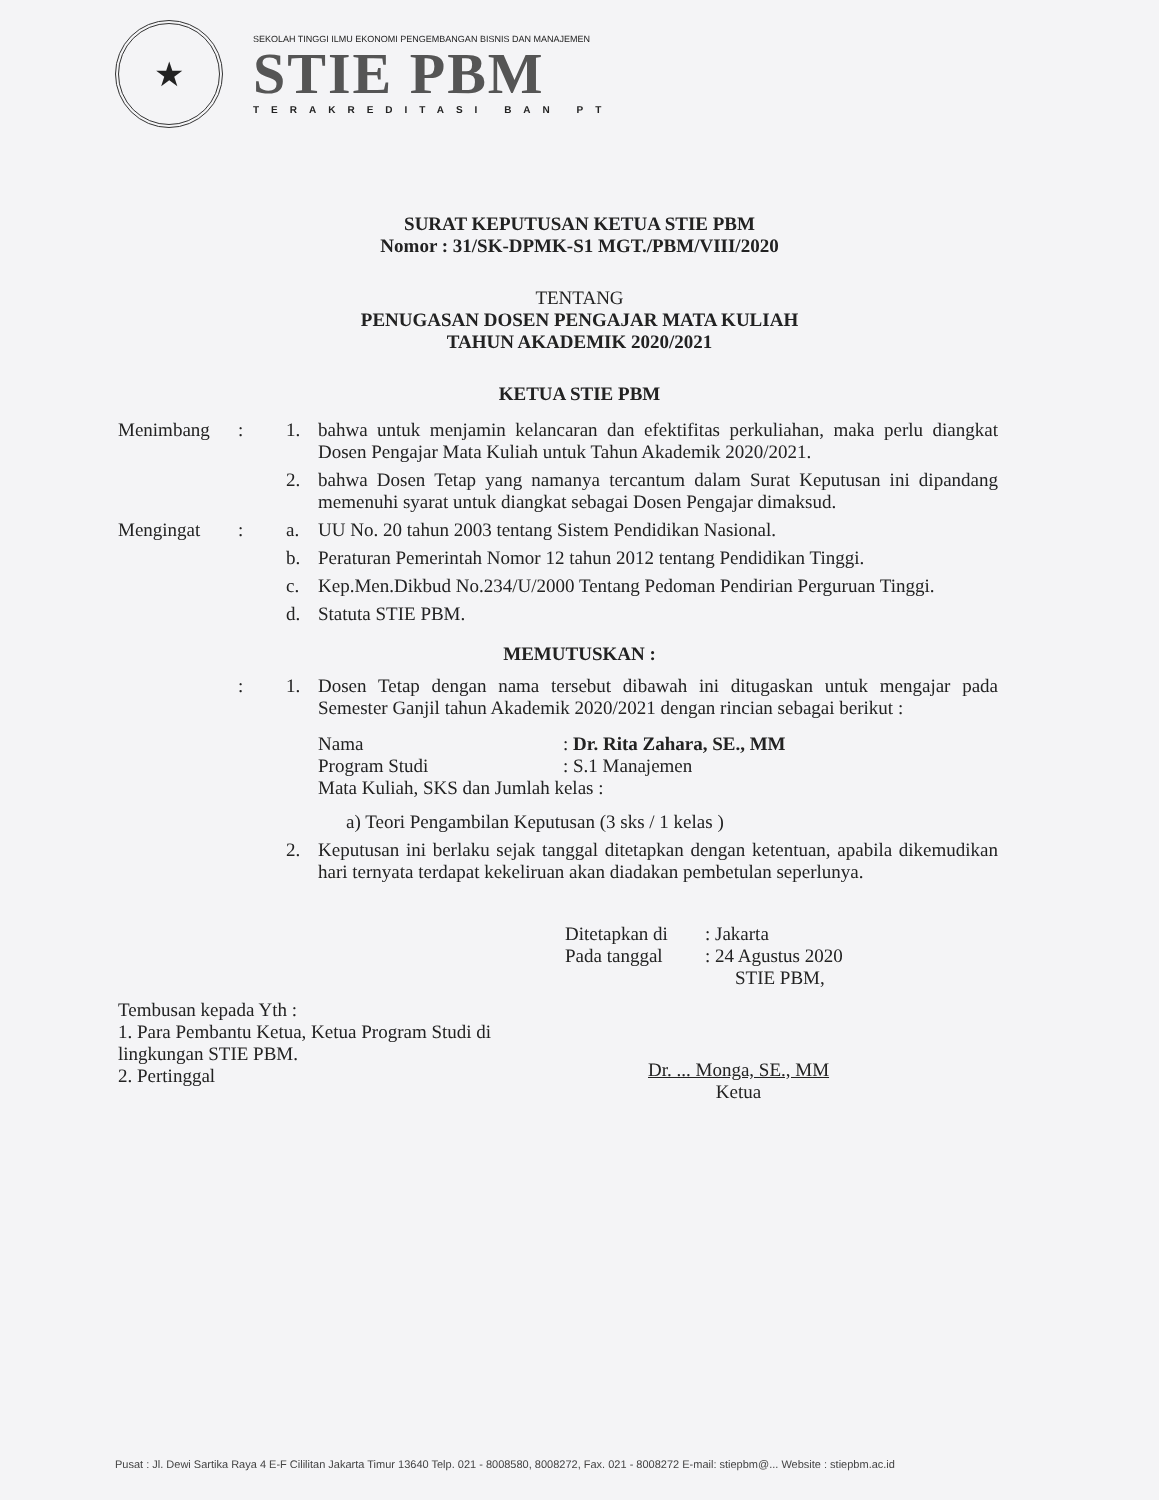★
SEKOLAH TINGGI ILMU EKONOMI PENGEMBANGAN BISNIS DAN MANAJEMEN
STIE PBM
TERAKREDITASI BAN PT
SURAT KEPUTUSAN KETUA STIE PBM
Nomor : 31/SK-DPMK-S1 MGT./PBM/VIII/2020
TENTANG
PENUGASAN DOSEN PENGAJAR MATA KULIAH
TAHUN AKADEMIK 2020/2021
KETUA STIE PBM
Menimbang : 1. bahwa untuk menjamin kelancaran dan efektifitas perkuliahan, maka perlu diangkat Dosen Pengajar Mata Kuliah untuk Tahun Akademik 2020/2021.
2. bahwa Dosen Tetap yang namanya tercantum dalam Surat Keputusan ini dipandang memenuhi syarat untuk diangkat sebagai Dosen Pengajar dimaksud.
Mengingat : a. UU No. 20 tahun 2003 tentang Sistem Pendidikan Nasional.
b. Peraturan Pemerintah Nomor 12 tahun 2012 tentang Pendidikan Tinggi.
c. Kep.Men.Dikbud No.234/U/2000 Tentang Pedoman Pendirian Perguruan Tinggi.
d. Statuta STIE PBM.
MEMUTUSKAN :
: 1. Dosen Tetap dengan nama tersebut dibawah ini ditugaskan untuk mengajar pada Semester Ganjil tahun Akademik 2020/2021 dengan rincian sebagai berikut :
Nama: Dr. Rita Zahara, SE., MM
Program Studi: S.1 Manajemen
Mata Kuliah, SKS dan Jumlah kelas :
a) Teori Pengambilan Keputusan (3 sks / 1 kelas )
2. Keputusan ini berlaku sejak tanggal ditetapkan dengan ketentuan, apabila dikemudikan hari ternyata terdapat kekeliruan akan diadakan pembetulan seperlunya.
Ditetapkan di: Jakarta
Pada tanggal: 24 Agustus 2020
STIE PBM,
Tembusan kepada Yth :
1. Para Pembantu Ketua, Ketua Program Studi di lingkungan STIE PBM.
2. Pertinggal
Dr. ... Monga, SE., MM
Ketua
Pusat : Jl. Dewi Sartika Raya 4 E-F Cililitan Jakarta Timur 13640 Telp. 021 - 8008580, 8008272, Fax. 021 - 8008272 E-mail: stiepbm@... Website : stiepbm.ac.id